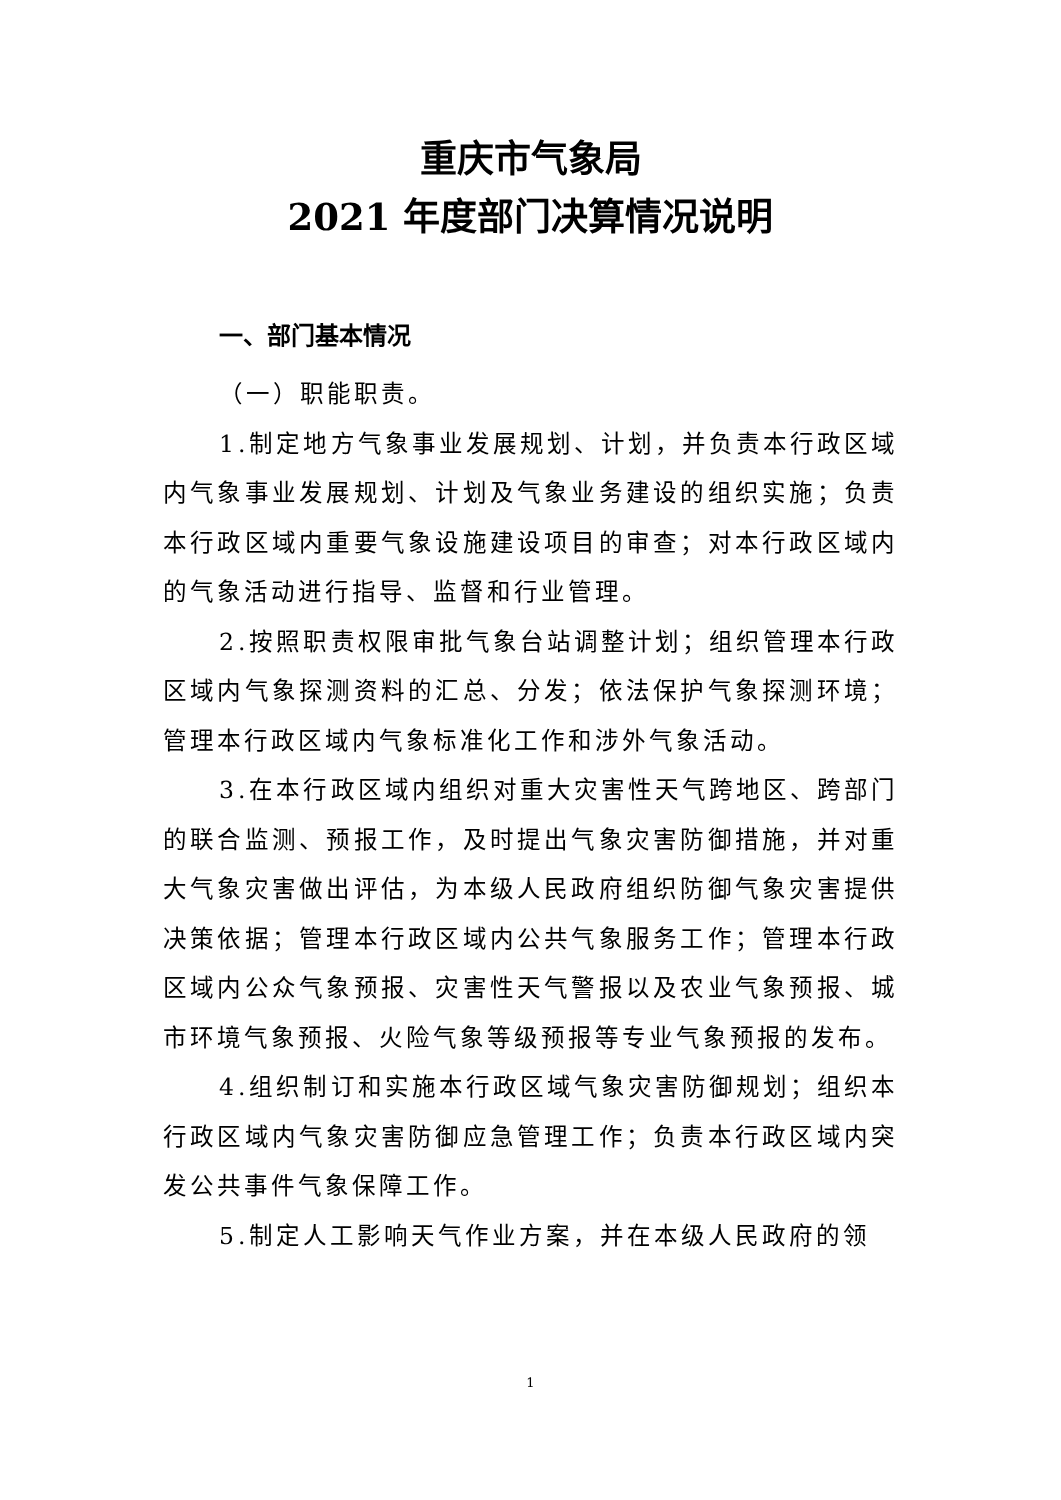重庆市气象局
2021 年度部门决算情况说明
一、部门基本情况
（一）职能职责。
1.制定地方气象事业发展规划、计划，并负责本行政区域内气象事业发展规划、计划及气象业务建设的组织实施；负责本行政区域内重要气象设施建设项目的审查；对本行政区域内的气象活动进行指导、监督和行业管理。
2.按照职责权限审批气象台站调整计划；组织管理本行政区域内气象探测资料的汇总、分发；依法保护气象探测环境；管理本行政区域内气象标准化工作和涉外气象活动。
3.在本行政区域内组织对重大灾害性天气跨地区、跨部门的联合监测、预报工作，及时提出气象灾害防御措施，并对重大气象灾害做出评估，为本级人民政府组织防御气象灾害提供决策依据；管理本行政区域内公共气象服务工作；管理本行政区域内公众气象预报、灾害性天气警报以及农业气象预报、城市环境气象预报、火险气象等级预报等专业气象预报的发布。
4.组织制订和实施本行政区域气象灾害防御规划；组织本行政区域内气象灾害防御应急管理工作；负责本行政区域内突发公共事件气象保障工作。
5.制定人工影响天气作业方案，并在本级人民政府的领
1